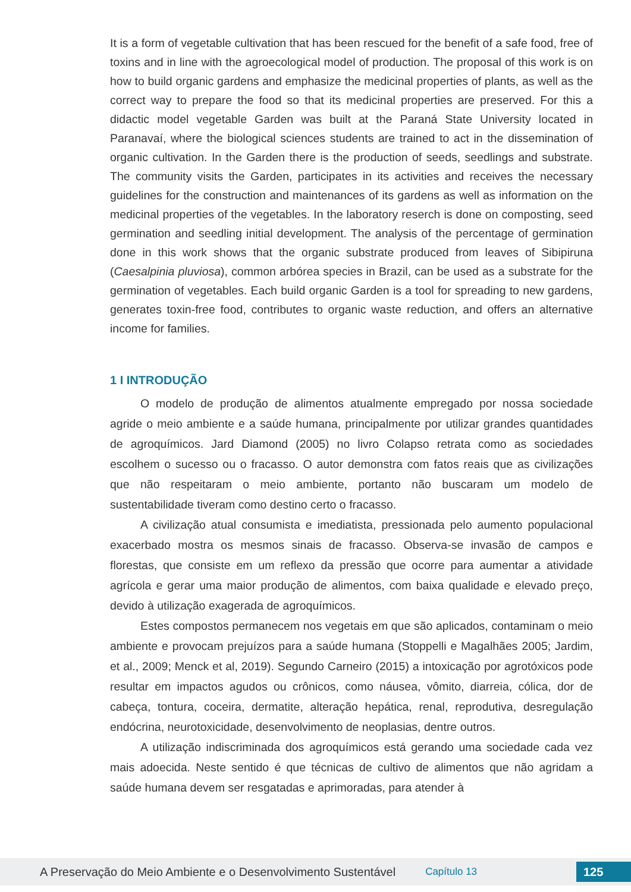It is a form of vegetable cultivation that has been rescued for the benefit of a safe food, free of toxins and in line with the agroecological model of production. The proposal of this work is on how to build organic gardens and emphasize the medicinal properties of plants, as well as the correct way to prepare the food so that its medicinal properties are preserved. For this a didactic model vegetable Garden was built at the Paraná State University located in Paranavaí, where the biological sciences students are trained to act in the dissemination of organic cultivation. In the Garden there is the production of seeds, seedlings and substrate. The community visits the Garden, participates in its activities and receives the necessary guidelines for the construction and maintenances of its gardens as well as information on the medicinal properties of the vegetables. In the laboratory reserch is done on composting, seed germination and seedling initial development. The analysis of the percentage of germination done in this work shows that the organic substrate produced from leaves of Sibipiruna (Caesalpinia pluviosa), common arbórea species in Brazil, can be used as a substrate for the germination of vegetables. Each build organic Garden is a tool for spreading to new gardens, generates toxin-free food, contributes to organic waste reduction, and offers an alternative income for families.
1 I INTRODUÇÃO
O modelo de produção de alimentos atualmente empregado por nossa sociedade agride o meio ambiente e a saúde humana, principalmente por utilizar grandes quantidades de agroquímicos. Jard Diamond (2005) no livro Colapso retrata como as sociedades escolhem o sucesso ou o fracasso. O autor demonstra com fatos reais que as civilizações que não respeitaram o meio ambiente, portanto não buscaram um modelo de sustentabilidade tiveram como destino certo o fracasso.
A civilização atual consumista e imediatista, pressionada pelo aumento populacional exacerbado mostra os mesmos sinais de fracasso. Observa-se invasão de campos e florestas, que consiste em um reflexo da pressão que ocorre para aumentar a atividade agrícola e gerar uma maior produção de alimentos, com baixa qualidade e elevado preço, devido à utilização exagerada de agroquímicos.
Estes compostos permanecem nos vegetais em que são aplicados, contaminam o meio ambiente e provocam prejuízos para a saúde humana (Stoppelli e Magalhães 2005; Jardim, et al., 2009; Menck et al, 2019). Segundo Carneiro (2015) a intoxicação por agrotóxicos pode resultar em impactos agudos ou crônicos, como náusea, vômito, diarreia, cólica, dor de cabeça, tontura, coceira, dermatite, alteração hepática, renal, reprodutiva, desregulação endócrina, neurotoxicidade, desenvolvimento de neoplasias, dentre outros.
A utilização indiscriminada dos agroquímicos está gerando uma sociedade cada vez mais adoecida. Neste sentido é que técnicas de cultivo de alimentos que não agridam a saúde humana devem ser resgatadas e aprimoradas, para atender à
A Preservação do Meio Ambiente e o Desenvolvimento Sustentável Capítulo 13 125